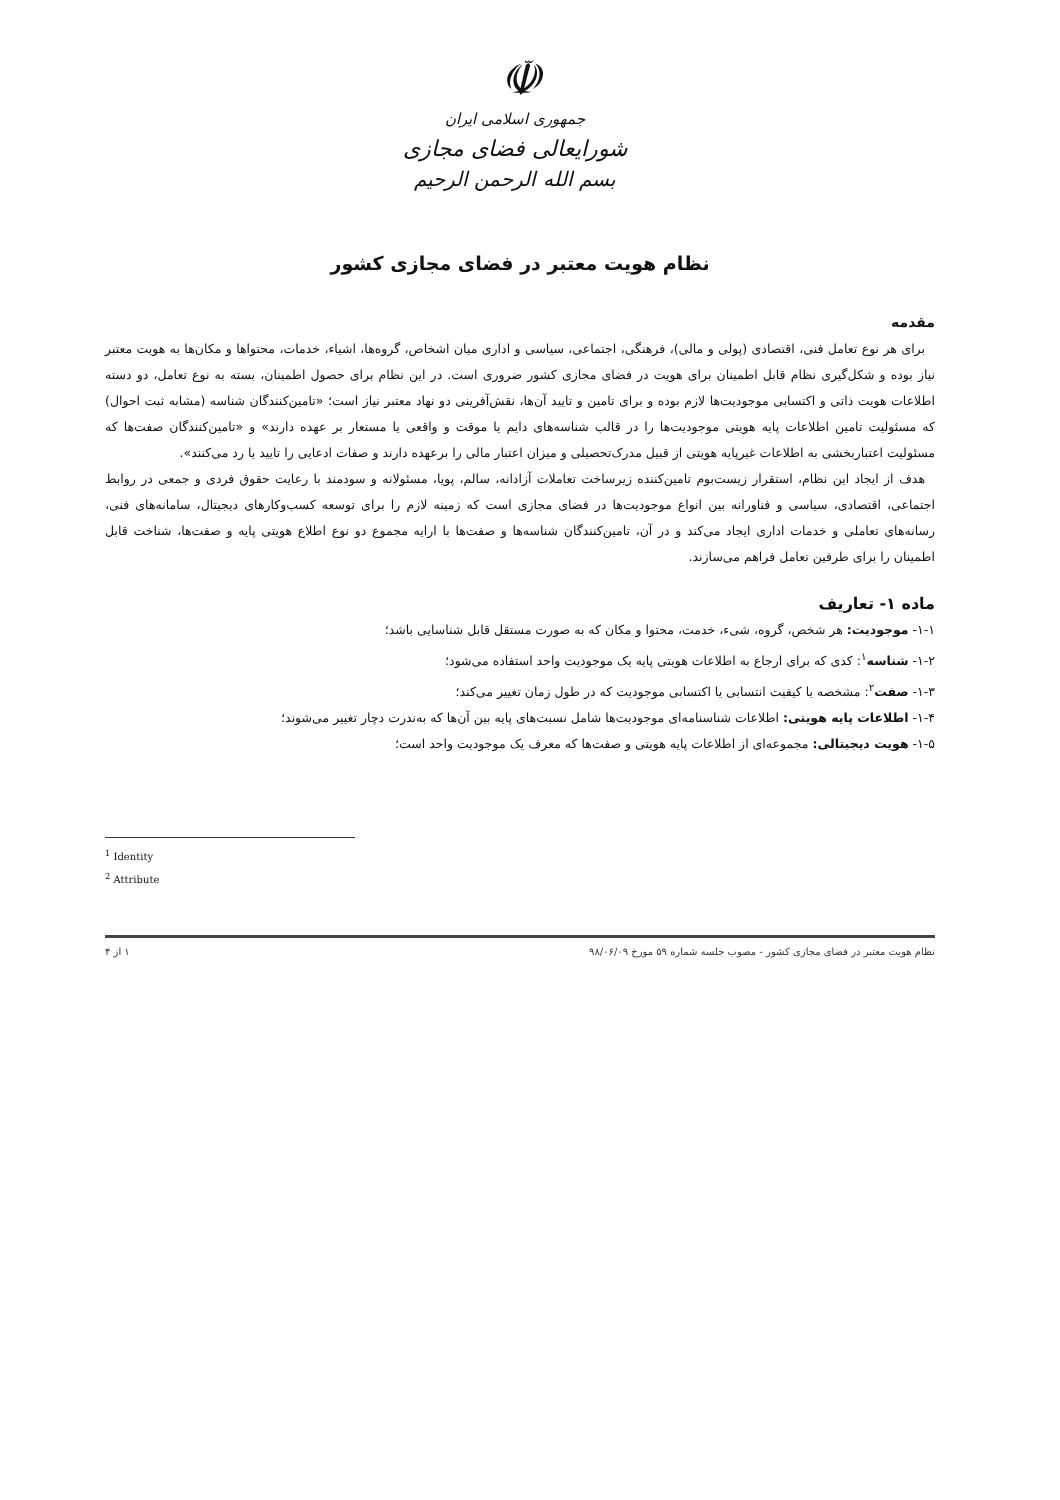☫
جمهوری اسلامی ایران
شورایعالی فضای مجازی
بسم الله الرحمن الرحیم
نظام هویت معتبر در فضای مجازی کشور
مقدمه
برای هر نوع تعامل فنی، اقتصادی (پولی و مالی)، فرهنگی، اجتماعی، سیاسی و اداری میان اشخاص، گروه‌ها، اشیاء، خدمات، محتواها و مکان‌ها به هویت معتبر نیاز بوده و شکل‌گیری نظام قابل اطمینان برای هویت در فضای مجازی کشور ضروری است. در این نظام برای حصول اطمینان، بسته به نوع تعامل، دو دسته اطلاعات هویت ذاتی و اکتسابی موجودیت‌ها لازم بوده و برای تامین و تایید آن‌ها، نقش‌آفرینی دو نهاد معتبر نیاز است؛ «تامین‌کنندگان شناسه (مشابه ثبت احوال) که مسئولیت تامین اطلاعات پایه هویتی موجودیت‌ها را در قالب شناسه‌های دایم یا موقت و واقعی یا مستعار بر عهده دارند» و «تامین‌کنندگان صفت‌ها که مسئولیت اعتباربخشی به اطلاعات غیرپایه هویتی از قبیل مدرک‌تحصیلی و میزان اعتبار مالی را برعهده دارند و صفات ادعایی را تایید یا رد می‌کنند».
هدف از ایجاد این نظام، استقرار زیست‌بوم تامین‌کننده زیرساخت تعاملات آزادانه، سالم، پویا، مسئولانه و سودمند با رعایت حقوق فردی و جمعی در روابط اجتماعی، اقتصادی، سیاسی و فناورانه بین انواع موجودیت‌ها در فضای مجازی است که زمینه لازم را برای توسعه کسب‌وکارهای دیجیتال، سامانه‌های فنی، رسانه‌های تعاملی و خدمات اداری ایجاد می‌کند و در آن، تامین‌کنندگان شناسه‌ها و صفت‌ها با ارایه مجموع دو نوع اطلاع هویتی پایه و صفت‌ها، شناخت قابل اطمینان را برای طرفین تعامل فراهم می‌سازند.
ماده ۱- تعاریف
۱-۱- موجودیت: هر شخص، گروه، شیء، خدمت، محتوا و مکان که به صورت مستقل قابل شناسایی باشد؛
۱-۲- شناسه<sup>۱</sup>: کدی که برای ارجاع به اطلاعات هویتی پایه یک موجودیت واحد استفاده می‌شود؛
۱-۳- صفت<sup>۲</sup>: مشخصه یا کیفیت انتسابی یا اکتسابی موجودیت که در طول زمان تغییر می‌کند؛
۱-۴- اطلاعات پایه هویتی: اطلاعات شناسنامه‌ای موجودیت‌ها شامل نسبت‌های پایه بین آن‌ها که به‌ندرت دچار تغییر می‌شوند؛
۱-۵- هویت دیجیتالی: مجموعه‌ای از اطلاعات پایه هویتی و صفت‌ها که معرف یک موجودیت واحد است؛
<sup>1</sup> Identity
<sup>2</sup> Attribute
نظام هویت معتبر در فضای مجازی کشور - مصوب جلسه شماره ۵۹ مورخ ۹۸/۰۶/۰۹ ۱ از ۴